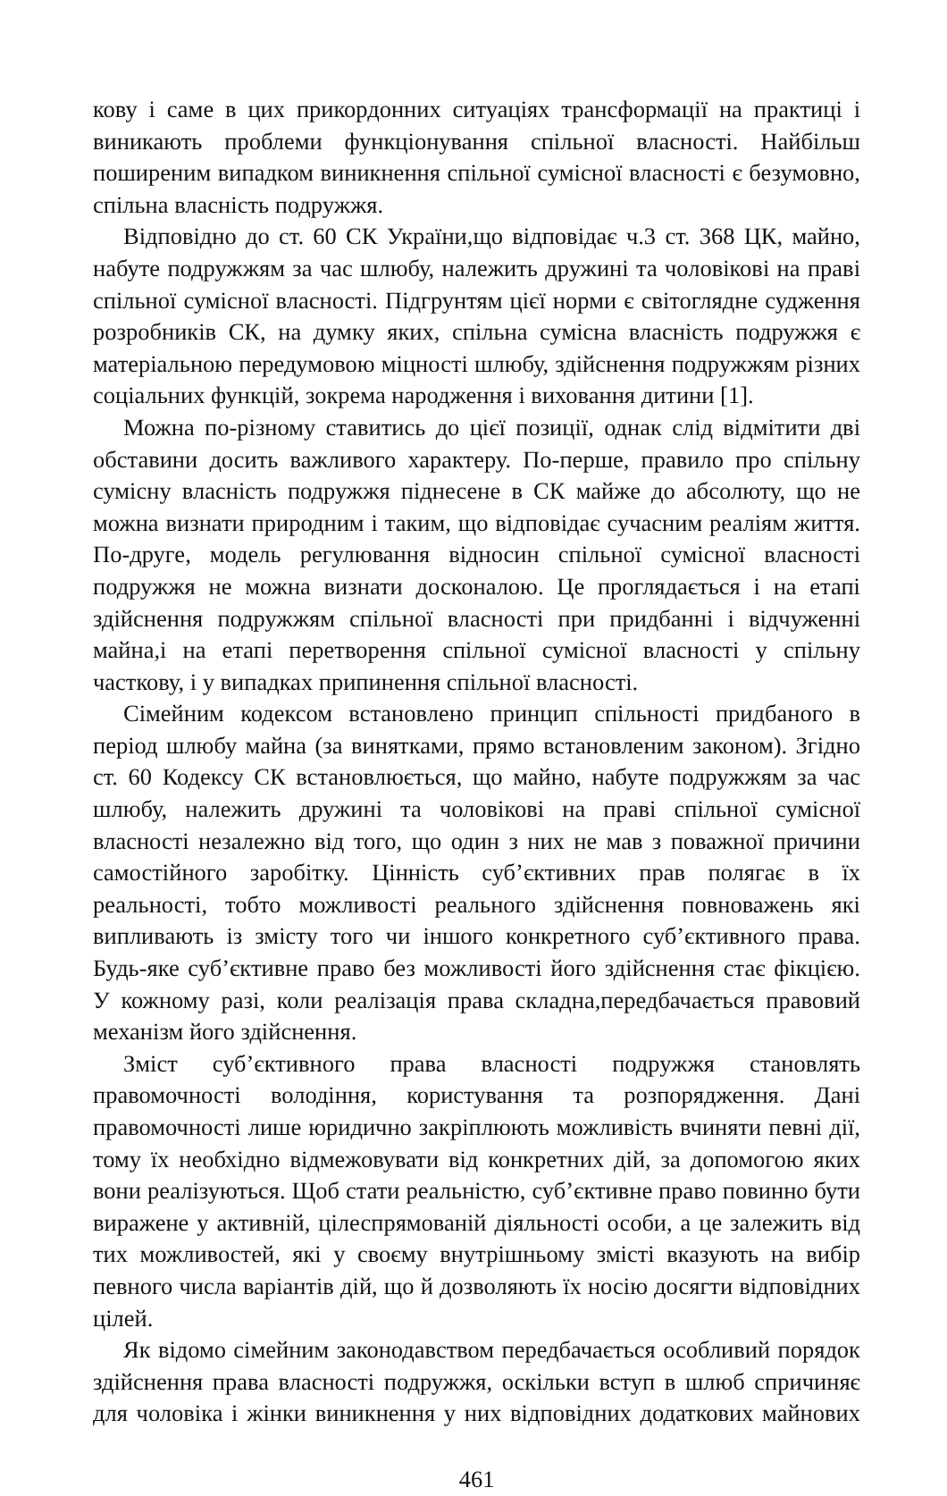кову і саме в цих прикордонних ситуаціях трансформації на практиці і виникають проблеми функціонування спільної власності. Найбільш поширеним випадком виникнення спільної сумісної власності є безумовно, спільна власність подружжя.
Відповідно до ст. 60 СК України,що відповідає ч.3 ст. 368 ЦК, майно, набуте подружжям за час шлюбу, належить дружині та чоловікові на праві спільної сумісної власності. Підгрунтям цієї норми є світоглядне судження розробників СК, на думку яких, спільна сумісна власність подружжя є матеріальною передумовою міцності шлюбу, здійснення подружжям різних соціальних функцій, зокрема народження і виховання дитини [1].
Можна по-різному ставитись до цієї позиції, однак слід відмітити дві обставини досить важливого характеру. По-перше, правило про спільну сумісну власність подружжя піднесене в СК майже до абсолюту, що не можна визнати природним і таким, що відповідає сучасним реаліям життя. По-друге, модель регулювання відносин спільної сумісної власності подружжя не можна визнати досконалою. Це проглядається і на етапі здійснення подружжям спільної власності при придбанні і відчуженні майна,і на етапі перетворення спільної сумісної власності у спільну часткову, і у випадках припинення спільної власності.
Сімейним кодексом встановлено принцип спільності придбаного в період шлюбу майна (за винятками, прямо встановленим законом). Згідно ст. 60 Кодексу СК встановлюється, що майно, набуте подружжям за час шлюбу, належить дружині та чоловікові на праві спільної сумісної власності незалежно від того, що один з них не мав з поважної причини самостійного заробітку. Цінність суб’єктивних прав полягає в їх реальності, тобто можливості реального здійснення повноважень які випливають із змісту того чи іншого конкретного суб’єктивного права. Будь-яке суб’єктивне право без можливості його здійснення стає фікцією. У кожному разі, коли реалізація права складна,передбачається правовий механізм його здійснення.
Зміст суб’єктивного права власності подружжя становлять правомочності володіння, користування та розпорядження. Дані правомочності лише юридично закріплюють можливість вчиняти певні дії, тому їх необхідно відмежовувати від конкретних дій, за допомогою яких вони реалізуються. Щоб стати реальністю, суб’єктивне право повинно бути виражене у активній, цілеспрямованій діяльності особи, а це залежить від тих можливостей, які у своєму внутрішньому змісті вказують на вибір певного числа варіантів дій, що й дозволяють їх носію досягти відповідних цілей.
Як відомо сімейним законодавством передбачається особливий порядок здійснення права власності подружжя, оскільки вступ в шлюб спричиняє для чоловіка і жінки виникнення у них відповідних додаткових майнових
461